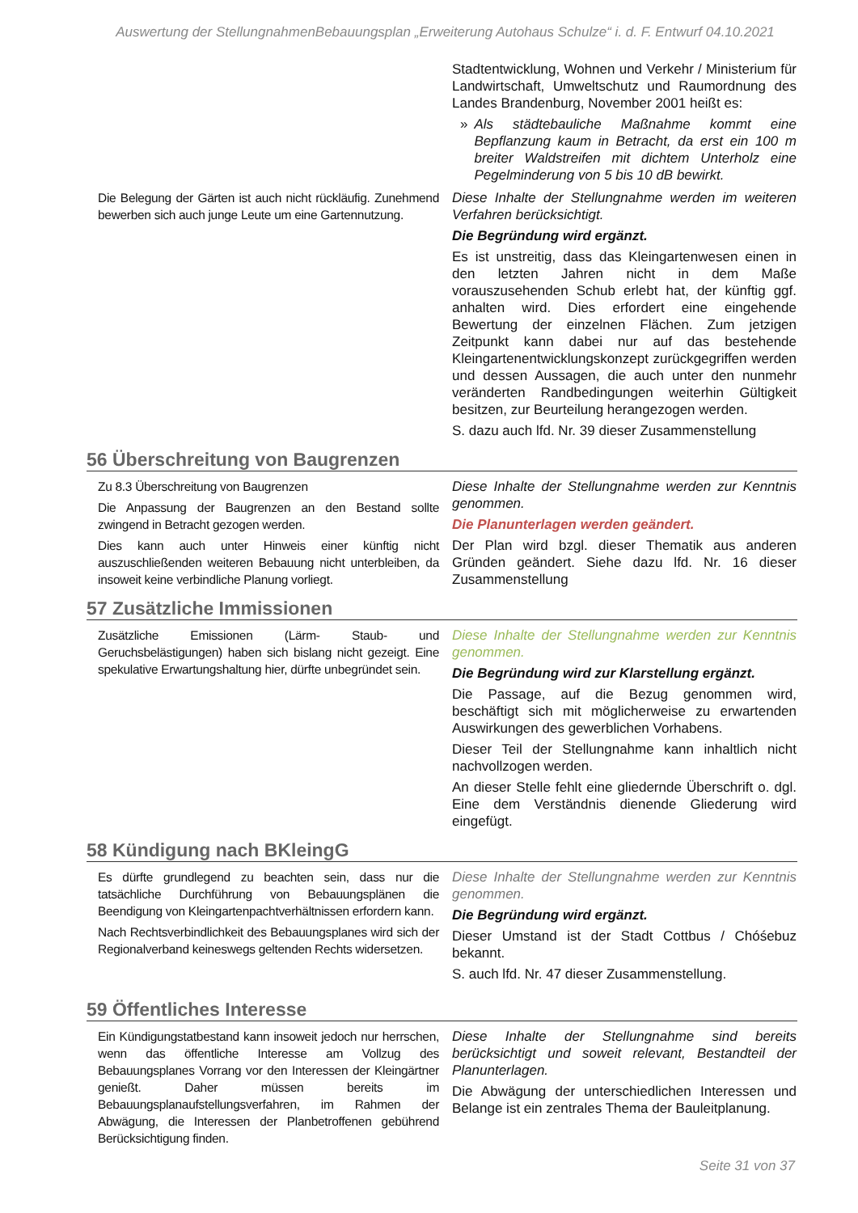Auswertung der StellungnahmenBebauungsplan „Erweiterung Autohaus Schulze“ i. d. F. Entwurf 04.10.2021
| | Stadtentwicklung, Wohnen und Verkehr / Ministerium für Landwirtschaft, Umweltschutz und Raumordnung des Landes Brandenburg, November 2001 heißt es: » Als städtebauliche Maßnahme kommt eine Bepflanzung kaum in Betracht, da erst ein 100 m breiter Waldstreifen mit dichtem Unterholz eine Pegelminderung von 5 bis 10 dB bewirkt. |
| Die Belegung der Gärten ist auch nicht rückläufig. Zunehmend bewerben sich auch junge Leute um eine Gartennutzung. | Diese Inhalte der Stellungnahme werden im weiteren Verfahren berücksichtigt. Die Begründung wird ergänzt. Es ist unstreitig, dass das Kleingartenwesen einen in den letzten Jahren nicht in dem Maße vorauszusehenden Schub erlebt hat, der künftig ggf. anhalten wird. Dies erfordert eine eingehende Bewertung der einzelnen Flächen. Zum jetzigen Zeitpunkt kann dabei nur auf das bestehende Kleingartenentwicklungskonzept zurückgegriffen werden und dessen Aussagen, die auch unter den nunmehr veränderten Randbedingungen weiterhin Gültigkeit besitzen, zur Beurteilung herangezogen werden. S. dazu auch lfd. Nr. 39 dieser Zusammenstellung |
56 Überschreitung von Baugrenzen
| Zu 8.3 Überschreitung von Baugrenzen Die Anpassung der Baugrenzen an den Bestand sollte zwingend in Betracht gezogen werden. Dies kann auch unter Hinweis einer künftig nicht auszuschließenden weiteren Bebauung nicht unterbleiben, da insoweit keine verbindliche Planung vorliegt. | Diese Inhalte der Stellungnahme werden zur Kenntnis genommen. Die Planunterlagen werden geändert. Der Plan wird bzgl. dieser Thematik aus anderen Gründen geändert. Siehe dazu lfd. Nr. 16 dieser Zusammenstellung |
57 Zusätzliche Immissionen
| Zusätzliche Emissionen (Lärm- Staub- und Geruchsbelästigungen) haben sich bislang nicht gezeigt. Eine spekulative Erwartungshaltung hier, dürfte unbegründet sein. | Diese Inhalte der Stellungnahme werden zur Kenntnis genommen. Die Begründung wird zur Klarstellung ergänzt. Die Passage, auf die Bezug genommen wird, beschäftigt sich mit möglicherweise zu erwartenden Auswirkungen des gewerblichen Vorhabens. Dieser Teil der Stellungnahme kann inhaltlich nicht nachvollzogen werden. An dieser Stelle fehlt eine gliedernde Überschrift o. dgl. Eine dem Verständnis dienende Gliederung wird eingefügt. |
58 Kündigung nach BKleingG
| Es dürfte grundlegend zu beachten sein, dass nur die tatsächliche Durchführung von Bebauungsplänen die Beendigung von Kleingartenpachtverhältnissen erfordern kann. Nach Rechtsverbindlichkeit des Bebauungsplanes wird sich der Regionalverband keineswegs geltenden Rechts widersetzen. | Diese Inhalte der Stellungnahme werden zur Kenntnis genommen. Die Begründung wird ergänzt. Dieser Umstand ist der Stadt Cottbus / Chóśebuz bekannt. S. auch lfd. Nr. 47 dieser Zusammenstellung. |
59 Öffentliches Interesse
| Ein Kündigungstatbestand kann insoweit jedoch nur herrschen, wenn das öffentliche Interesse am Vollzug des Bebauungsplanes Vorrang vor den Interessen der Kleingärtner genießt. Daher müssen bereits im Bebauungsplanaufstellungsverfahren, im Rahmen der Abwägung, die Interessen der Planbetroffenen gebührend Berücksichtigung finden. | Diese Inhalte der Stellungnahme sind bereits berücksichtigt und soweit relevant, Bestandteil der Planunterlagen. Die Abwägung der unterschiedlichen Interessen und Belange ist ein zentrales Thema der Bauleitplanung. |
Seite 31 von 37